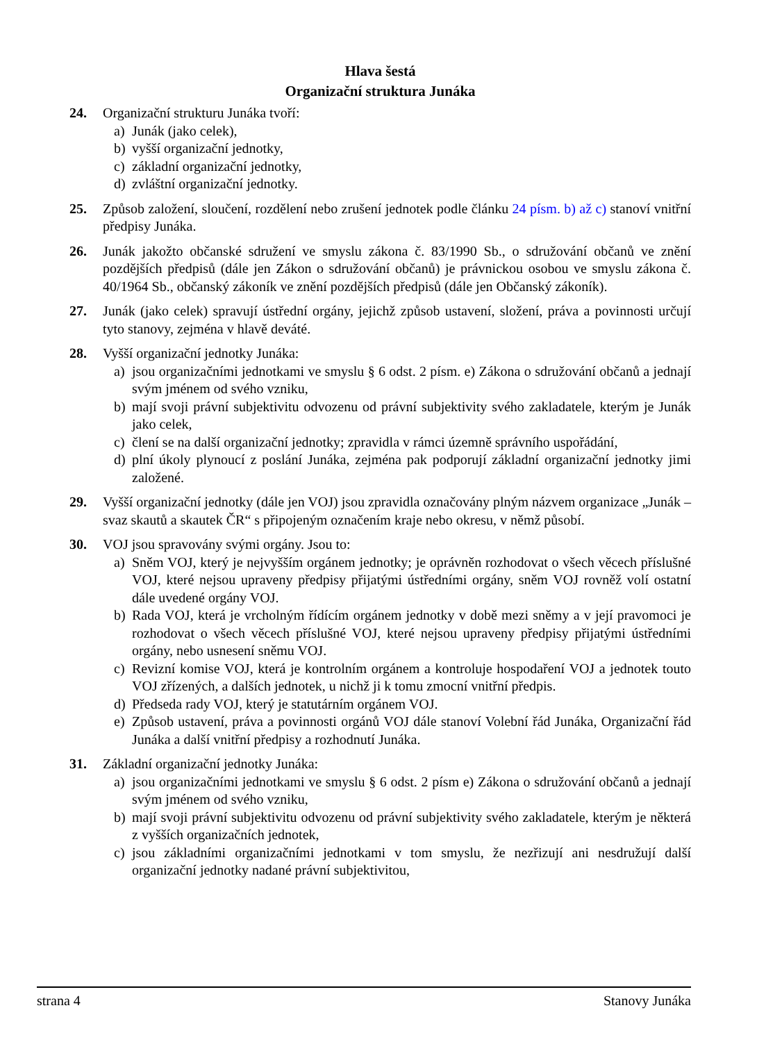Hlava šestá
Organizační struktura Junáka
24. Organizační strukturu Junáka tvoří:
a) Junák (jako celek),
b) vyšší organizační jednotky,
c) základní organizační jednotky,
d) zvláštní organizační jednotky.
25. Způsob založení, sloučení, rozdělení nebo zrušení jednotek podle článku 24 písm. b) až c) stanoví vnitřní předpisy Junáka.
26. Junák jakožto občanské sdružení ve smyslu zákona č. 83/1990 Sb., o sdružování občanů ve znění pozdějších předpisů (dále jen Zákon o sdružování občanů) je právnickou osobou ve smyslu zákona č. 40/1964 Sb., občanský zákoník ve znění pozdějších předpisů (dále jen Občanský zákoník).
27. Junák (jako celek) spravují ústřední orgány, jejichž způsob ustavení, složení, práva a povinnosti určují tyto stanovy, zejména v hlavě deváté.
28. Vyšší organizační jednotky Junáka:
a) jsou organizačními jednotkami ve smyslu § 6 odst. 2 písm. e) Zákona o sdružování občanů a jednají svým jménem od svého vzniku,
b) mají svoji právní subjektivitu odvozenu od právní subjektivity svého zakladatele, kterým je Junák jako celek,
c) člení se na další organizační jednotky; zpravidla v rámci územně správního uspořádání,
d) plní úkoly plynoucí z poslání Junáka, zejména pak podporují základní organizační jednotky jimi založené.
29. Vyšší organizační jednotky (dále jen VOJ) jsou zpravidla označovány plným názvem organizace „Junák – svaz skautů a skautek ČR“ s připojeným označením kraje nebo okresu, v němž působí.
30. VOJ jsou spravovány svými orgány. Jsou to:
a) Sněm VOJ, který je nejvyšším orgánem jednotky; je oprávněn rozhodovat o všech věcech příslušné VOJ, které nejsou upraveny předpisy přijatými ústředními orgány, sněm VOJ rovněž volí ostatní dále uvedené orgány VOJ.
b) Rada VOJ, která je vrcholným řídícím orgánem jednotky v době mezi sněmy a v její pravomoci je rozhodovat o všech věcech příslušné VOJ, které nejsou upraveny předpisy přijatými ústředními orgány, nebo usnesení sněmu VOJ.
c) Revizní komise VOJ, která je kontrolním orgánem a kontroluje hospodaření VOJ a jednotek touto VOJ zřízených, a dalších jednotek, u nichž ji k tomu zmocní vnitřní předpis.
d) Předseda rady VOJ, který je statutárním orgánem VOJ.
e) Způsob ustavení, práva a povinnosti orgánů VOJ dále stanoví Volební řád Junáka, Organizační řád Junáka a další vnitřní předpisy a rozhodnutí Junáka.
31. Základní organizační jednotky Junáka:
a) jsou organizačními jednotkami ve smyslu § 6 odst. 2 písm e) Zákona o sdružování občanů a jednají svým jménem od svého vzniku,
b) mají svoji právní subjektivitu odvozenu od právní subjektivity svého zakladatele, kterým je některá z vyšších organizačních jednotek,
c) jsou základními organizačními jednotkami v tom smyslu, že nezřizují ani nesdružují další organizační jednotky nadané právní subjektivitou,
strana 4 Stanovy Junáka